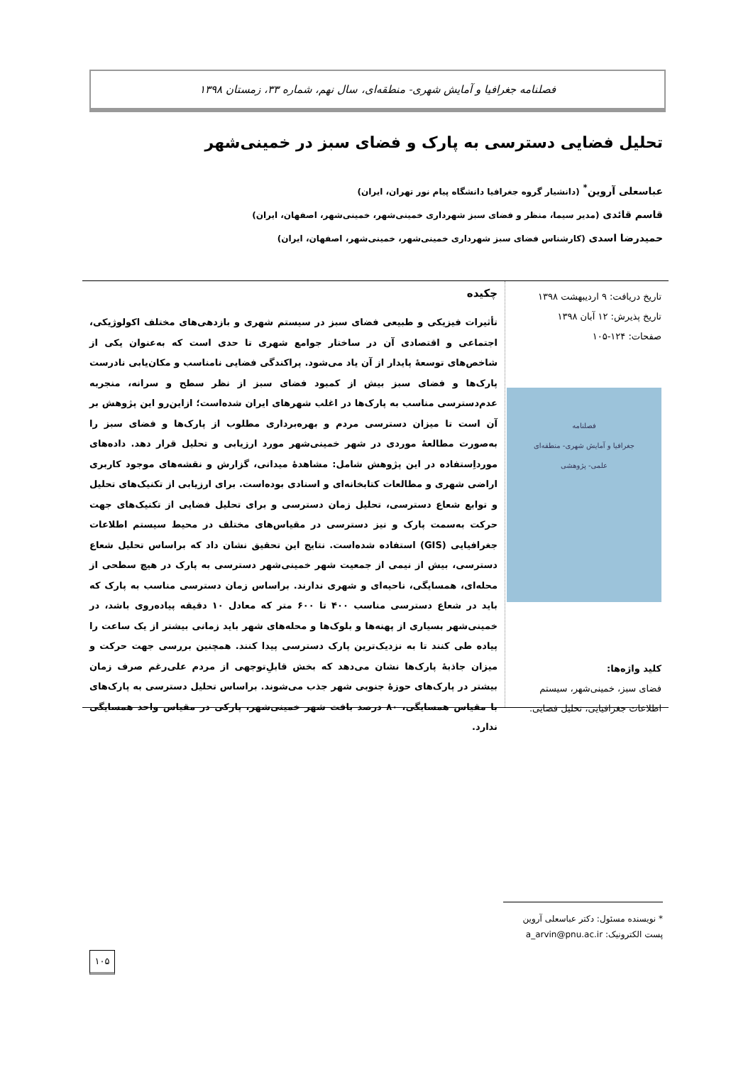فصلنامه جغرافیا و آمایش شهری- منطقه‌ای، سال نهم، شماره ۳۳، زمستان ۱۳۹۸
تحلیل فضایی دسترسی به پارک و فضای سبز در خمینی‌شهر
عباسعلی آروین<sup>*</sup> (دانشیار گروه جغرافیا دانشگاه پیام نور تهران، ایران)
قاسم قائدی (مدیر سیما، منظر و فضای سبز شهرداری خمینی‌شهر، خمینی‌شهر، اصفهان، ایران)
حمیدرضا اسدی (کارشناس فضای سبز شهرداری خمینی‌شهر، خمینی‌شهر، اصفهان، ایران)
تاریخ دریافت: ۹ اردیبهشت ۱۳۹۸
تاریخ پذیرش: ۱۲ آبان ۱۳۹۸
صفحات: ۱۲۴-۱۰۵
فصلنامه
جغرافیا و آمایش شهری- منطقه‌ای
علمی- پژوهشی
کلید واژه‌ها:
فضای سبز، خمینی‌شهر، سیستم اطلاعات جغرافیایی، تحلیل فضایی.
چکیده
تأثیرات فیزیکی و طبیعی فضای سبز در سیستم شهری و بازدهی‌های مختلف اکولوژیکی، اجتماعی و اقتصادی آن در ساختار جوامع شهری تا حدی است که به‌عنوان یکی از شاخص‌های توسعهٔ پایدار از آن یاد می‌شود. پراکندگی فضایی نامناسب و مکان‌یابی نادرست پارک‌ها و فضای سبز بیش از کمبود فضای سبز از نظر سطح و سرانه، منجربه عدم‌دسترسی مناسب به پارک‌ها در اغلب شهرهای ایران شده‌است؛ ازاین‌رو این پژوهش بر آن است تا میزان دسترسی مردم و بهره‌برداری مطلوب از پارک‌ها و فضای سبز را به‌صورت مطالعهٔ موردی در شهر خمینی‌شهر مورد ارزیابی و تحلیل قرار دهد. داده‌های مورداِستفاده در این پژوهش شامل: مشاهدهٔ میدانی، گزارش و نقشه‌های موجود کاربری اراضی شهری و مطالعات کتابخانه‌ای و اسنادی بوده‌است. برای ارزیابی از تکنیک‌های تحلیل و توابع شعاع دسترسی، تحلیل زمان دسترسی و برای تحلیل فضایی از تکنیک‌های جهت حرکت به‌سمت پارک و نیز دسترسی در مقیاس‌های مختلف در محیط سیستم اطلاعات جغرافیایی (GIS) استفاده شده‌است. نتایج این تحقیق نشان داد که براساس تحلیل شعاع دسترسی، بیش از نیمی از جمعیت شهر خمینی‌شهر دسترسی به پارک در هیچ سطحی از محله‌ای، همسایگی، ناحیه‌ای و شهری ندارند. براساس زمان دسترسی مناسب به پارک که باید در شعاع دسترسی مناسب ۴۰۰ تا ۶۰۰ متر که معادل ۱۰ دقیقه پیاده‌روی باشد، در خمینی‌شهر بسیاری از پهنه‌ها و بلوک‌ها و محله‌های شهر باید زمانی بیشتر از یک ساعت را پیاده طی کنند تا به نزدیک‌ترین پارک دسترسی پیدا کنند. همچنین بررسی جهت حرکت و میزان جاذبهٔ پارک‌ها نشان می‌دهد که بخش قابلِ‌توجهی از مردم علی‌رغم صرف زمان بیشتر در پارک‌های حوزهٔ جنوبی شهر جذب می‌شوند. براساس تحلیل دسترسی به پارک‌های با مقیاس همسایگی، ۸۰ درصد بافت شهر خمینی‌شهر، پارکی در مقیاس واحد همسایگی ندارد.
* نویسنده مسئول: دکتر عباسعلی آروین
پست الکترونیک: a_arvin@pnu.ac.ir
۱۰۵